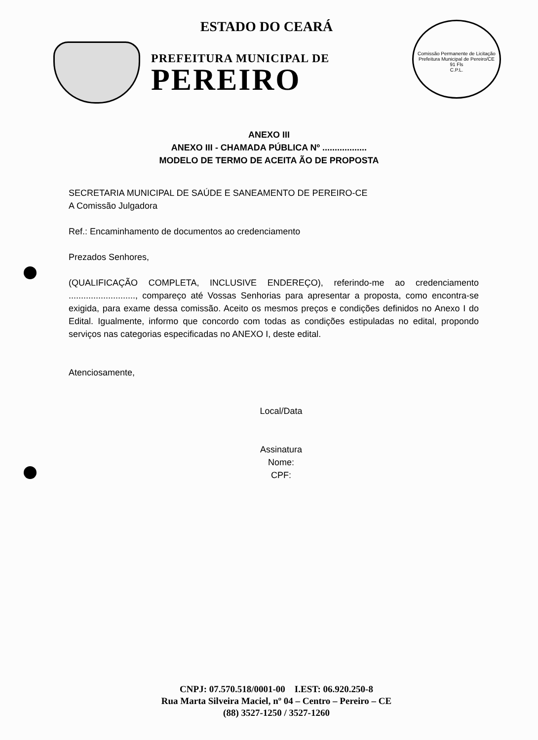ESTADO DO CEARÁ
PREFEITURA MUNICIPAL DE
PEREIRO
Comissão Permanente de Licitação Prefeitura Municipal de Pereiro/CE
91 Fls
C.P.L.
ANEXO III
ANEXO III - CHAMADA PÚBLICA Nº ..................
MODELO DE TERMO DE ACEITA ÃO DE PROPOSTA
SECRETARIA MUNICIPAL DE SAÚDE E SANEAMENTO DE PEREIRO-CE
A Comissão Julgadora
Ref.: Encaminhamento de documentos ao credenciamento
Prezados Senhores,
(QUALIFICAÇÃO COMPLETA, INCLUSIVE ENDEREÇO), referindo-me ao credenciamento ..........................., compareço até Vossas Senhorias para apresentar a proposta, como encontra-se exigida, para exame dessa comissão. Aceito os mesmos preços e condições definidos no Anexo I do Edital. Igualmente, informo que concordo com todas as condições estipuladas no edital, propondo serviços nas categorias especificadas no ANEXO I, deste edital.
Atenciosamente,
Local/Data
Assinatura
Nome:
CPF:
CNPJ: 07.570.518/0001-00 I.EST: 06.920.250-8
Rua Marta Silveira Maciel, nº 04 – Centro – Pereiro – CE
(88) 3527-1250 / 3527-1260